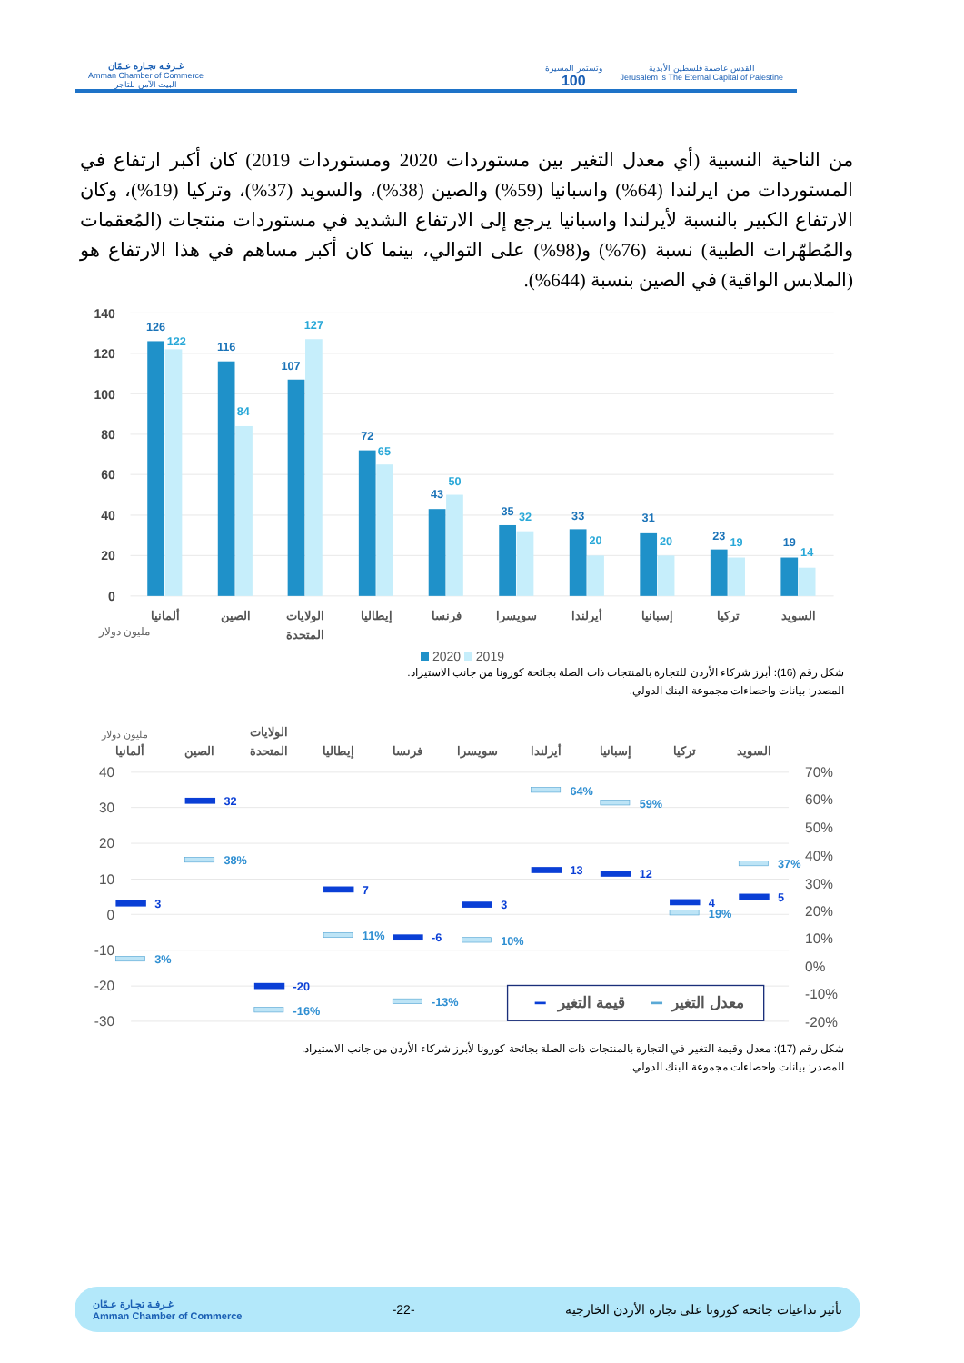غـرفـة تجـارة عـمّان
Amman Chamber of Commerce
البيت الآمن للتاجر
وتستمر المسيرة
100 القدس عاصمة فلسطين الأبدية
Jerusalem is The Eternal Capital of Palestine
من الناحية النسبية (أي معدل التغير بين مستوردات 2020 ومستوردات 2019) كان أكبر ارتفاع في المستوردات من ايرلندا (64%) واسبانيا (59%) والصين (38%)، والسويد (37%)، وتركيا (19%)، وكان الارتفاع الكبير بالنسبة لأيرلندا واسبانيا يرجع إلى الارتفاع الشديد في مستوردات منتجات (المُعقمات والمُطهّرات الطبية) نسبة (76%) و(98%) على التوالي، بينما كان أكبر مساهم في هذا الارتفاع هو (الملابس الواقية) في الصين بنسبة (644%).
140
120
100
80
60
40
20
0
126
116
107
72
43
35
33
31
23
19
122
84
127
65
50
32
20
20
19
14
ألمانيا
الصين
الولايات
المتحدة
إيطاليا
فرنسا
سويسرا
أيرلندا
إسبانيا
تركيا
السويد
مليون دولار
2020 2019
شكل رقم (16): أبرز شركاء الأردن للتجارة بالمنتجات ذات الصلة بجائحة كورونا من جانب الاستيراد.
المصدر: بيانات واحصاءات مجموعة البنك الدولي.
40
30
20
10
0
-10
-20
-30
70%
60%
50%
40%
30%
20%
10%
0%
-10%
-20%
ألمانيا
الصين
الولايات
المتحدة
إيطاليا
فرنسا
سويسرا
أيرلندا
إسبانيا
تركيا
السويد
مليون دولار
3
32
-20
7
-6
3
13
12
4
5
3%
38%
-16%
11%
-13%
10%
64%
59%
19%
37%
معدل التغير
قيمة التغير
شكل رقم (17): معدل وقيمة التغير في التجارة بالمنتجات ذات الصلة بجائحة كورونا لأبرز شركاء الأردن من جانب الاستيراد.
المصدر: بيانات واحصاءات مجموعة البنك الدولي.
غـرفـة تجـارة عـمّان
Amman Chamber of Commerce -22- تأثير تداعيات جائحة كورونا على تجارة الأردن الخارجية